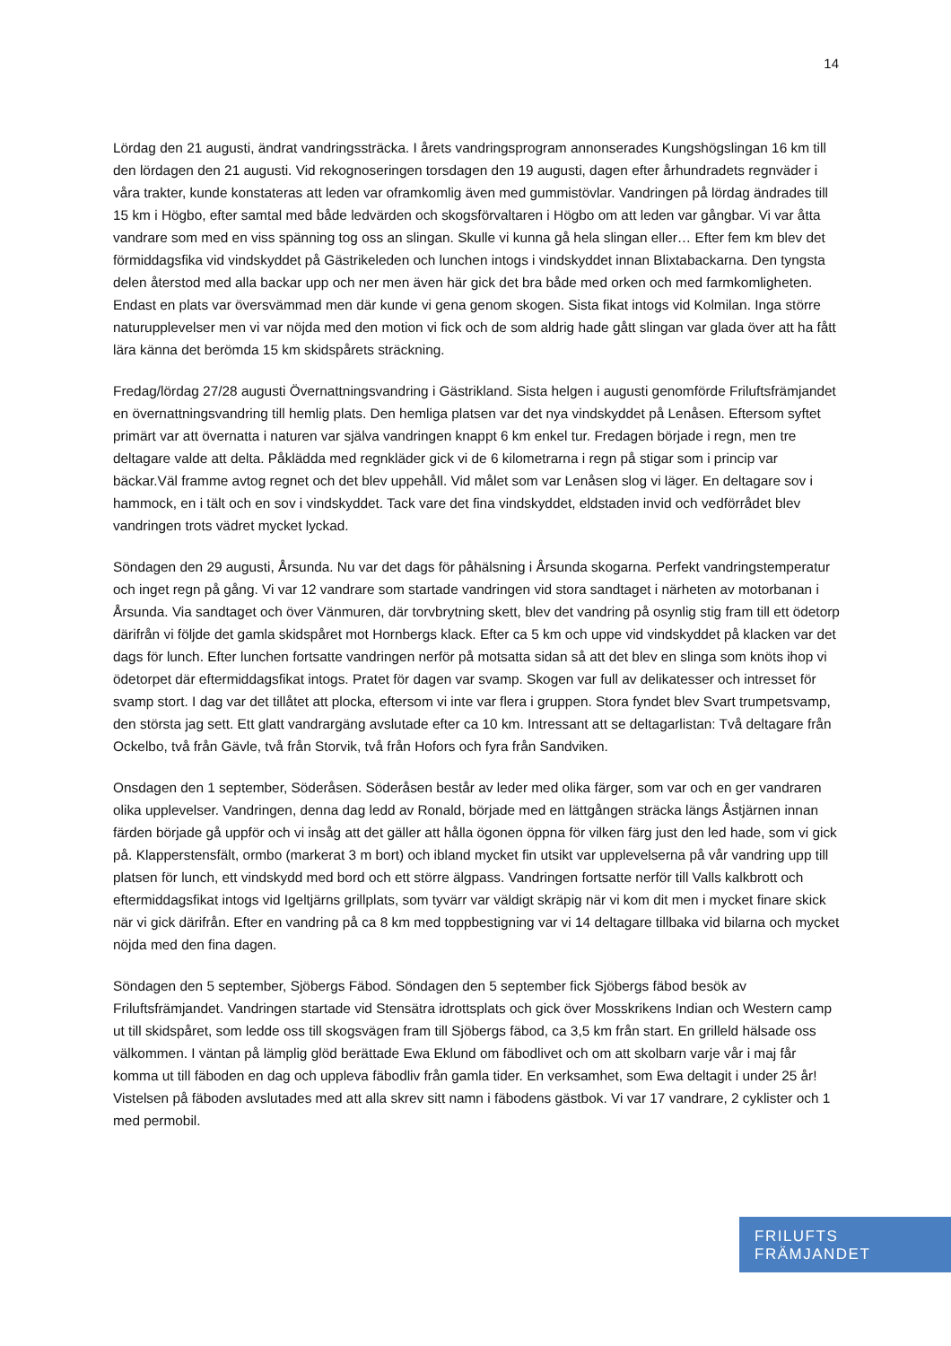14
Lördag den 21 augusti, ändrat vandringssträcka. I årets vandringsprogram annonserades Kungshögslingan 16 km till den lördagen den 21 augusti. Vid rekognoseringen torsdagen den 19 augusti, dagen efter århundradets regnväder i våra trakter, kunde konstateras att leden var oframkomlig även med gummistövlar. Vandringen på lördag ändrades till 15 km i Högbo, efter samtal med både ledvärden och skogsförvaltaren i Högbo om att leden var gångbar. Vi var åtta vandrare som med en viss spänning tog oss an slingan. Skulle vi kunna gå hela slingan eller… Efter fem km blev det förmiddagsfika vid vindskyddet på Gästrikeleden och lunchen intogs i vindskyddet innan Blixtabackarna. Den tyngsta delen återstod med alla backar upp och ner men även här gick det bra både med orken och med farmkomligheten. Endast en plats var översvämmad men där kunde vi gena genom skogen. Sista fikat intogs vid Kolmilan. Inga större naturupplevelser men vi var nöjda med den motion vi fick och de som aldrig hade gått slingan var glada över att ha fått lära känna det berömda 15 km skidspårets sträckning.
Fredag/lördag 27/28 augusti Övernattningsvandring i Gästrikland. Sista helgen i augusti genomförde Friluftsfrämjandet en övernattningsvandring till hemlig plats. Den hemliga platsen var det nya vindskyddet på Lenåsen. Eftersom syftet primärt var att övernatta i naturen var själva vandringen knappt 6 km enkel tur. Fredagen började i regn, men tre deltagare valde att delta. Påklädda med regnkläder gick vi de 6 kilometrarna i regn på stigar som i princip var bäckar.Väl framme avtog regnet och det blev uppehåll. Vid målet som var Lenåsen slog vi läger. En deltagare sov i hammock, en i tält och en sov i vindskyddet. Tack vare det fina vindskyddet, eldstaden invid och vedförrådet blev vandringen trots vädret mycket lyckad.
Söndagen den 29 augusti, Årsunda. Nu var det dags för påhälsning i Årsunda skogarna. Perfekt vandringstemperatur och inget regn på gång. Vi var 12 vandrare som startade vandringen vid stora sandtaget i närheten av motorbanan i Årsunda. Via sandtaget och över Vänmuren, där torvbrytning skett, blev det vandring på osynlig stig fram till ett ödetorp därifrån vi följde det gamla skidspåret mot Hornbergs klack. Efter ca 5 km och uppe vid vindskyddet på klacken var det dags för lunch. Efter lunchen fortsatte vandringen nerför på motsatta sidan så att det blev en slinga som knöts ihop vi ödetorpet där eftermiddagsfikat intogs. Pratet för dagen var svamp. Skogen var full av delikatesser och intresset för svamp stort. I dag var det tillåtet att plocka, eftersom vi inte var flera i gruppen. Stora fyndet blev Svart trumpetsvamp, den största jag sett. Ett glatt vandrargäng avslutade efter ca 10 km. Intressant att se deltagarlistan: Två deltagare från Ockelbo, två från Gävle, två från Storvik, två från Hofors och fyra från Sandviken.
Onsdagen den 1 september, Söderåsen. Söderåsen består av leder med olika färger, som var och en ger vandraren olika upplevelser. Vandringen, denna dag ledd av Ronald, började med en lättgången sträcka längs Åstjärnen innan färden började gå uppför och vi insåg att det gäller att hålla ögonen öppna för vilken färg just den led hade, som vi gick på. Klapperstensfält, ormbo (markerat 3 m bort) och ibland mycket fin utsikt var upplevelserna på vår vandring upp till platsen för lunch, ett vindskydd med bord och ett större älgpass. Vandringen fortsatte nerför till Valls kalkbrott och eftermiddagsfikat intogs vid Igeltjärns grillplats, som tyvärr var väldigt skräpig när vi kom dit men i mycket finare skick när vi gick därifrån. Efter en vandring på ca 8 km med toppbestigning var vi 14 deltagare tillbaka vid bilarna och mycket nöjda med den fina dagen.
Söndagen den 5 september, Sjöbergs Fäbod. Söndagen den 5 september fick Sjöbergs fäbod besök av Friluftsfrämjandet. Vandringen startade vid Stensätra idrottsplats och gick över Mosskrikens Indian och Western camp ut till skidspåret, som ledde oss till skogsvägen fram till Sjöbergs fäbod, ca 3,5 km från start. En grilleld hälsade oss välkommen. I väntan på lämplig glöd berättade Ewa Eklund om fäbodlivet och om att skolbarn varje vår i maj får komma ut till fäboden en dag och uppleva fäbodliv från gamla tider. En verksamhet, som Ewa deltagit i under 25 år! Vistelsen på fäboden avslutades med att alla skrev sitt namn i fäbodens gästbok. Vi var 17 vandrare, 2 cyklister och 1 med permobil.
FRILUFTS
FRÄMJANDET